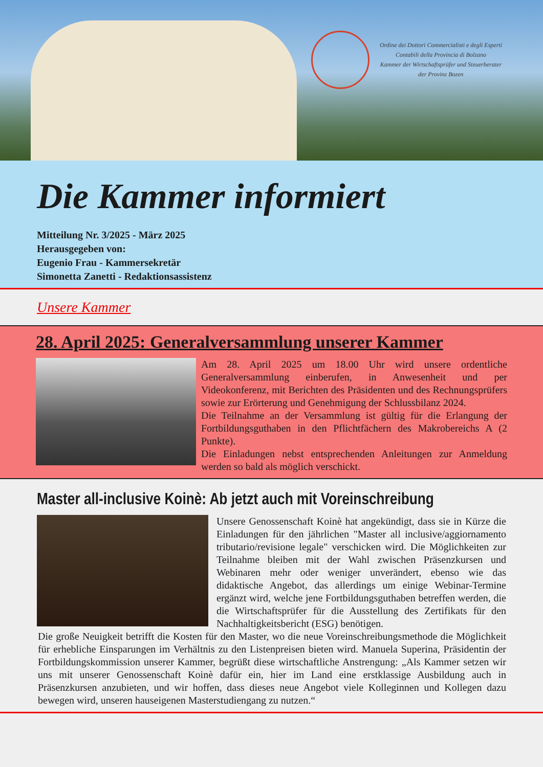Ordine dei Dottori Commercialisti e degli Esperti
Contabili della Provincia di Bolzano
Kammer der Wirtschaftsprüfer und Steuerberater
der Provinz Bozen
Die Kammer informiert
Mitteilung Nr. 3/2025 - März 2025
Herausgegeben von:
Eugenio Frau - Kammersekretär
Simonetta Zanetti - Redaktionsassistenz
Unsere Kammer
28. April 2025: Generalversammlung unserer Kammer
Am 28. April 2025 um 18.00 Uhr wird unsere ordentliche Generalversammlung einberufen, in Anwesenheit und per Videokonferenz, mit Berichten des Präsidenten und des Rechnungsprüfers sowie zur Erörterung und Genehmigung der Schlussbilanz 2024.
Die Teilnahme an der Versammlung ist gültig für die Erlangung der Fortbildungsguthaben in den Pflichtfächern des Makrobereichs A (2 Punkte).
Die Einladungen nebst entsprechenden Anleitungen zur Anmeldung werden so bald als möglich verschickt.
Master all-inclusive Koinè: Ab jetzt auch mit Voreinschreibung
Unsere Genossenschaft Koinè hat angekündigt, dass sie in Kürze die Einladungen für den jährlichen "Master all inclusive/aggiornamento tributario/revisione legale" verschicken wird. Die Möglichkeiten zur Teilnahme bleiben mit der Wahl zwischen Präsenzkursen und Webinaren mehr oder weniger unverändert, ebenso wie das didaktische Angebot, das allerdings um einige Webinar-Termine ergänzt wird, welche jene Fortbildungsguthaben betreffen werden, die die Wirtschaftsprüfer für die Ausstellung des Zertifikats für den Nachhaltigkeitsbericht (ESG) benötigen.
Die große Neuigkeit betrifft die Kosten für den Master, wo die neue Voreinschreibungsmethode die Möglichkeit für erhebliche Einsparungen im Verhältnis zu den Listenpreisen bieten wird. Manuela Superina, Präsidentin der Fortbildungskommission unserer Kammer, begrüßt diese wirtschaftliche Anstrengung: „Als Kammer setzen wir uns mit unserer Genossenschaft Koinè dafür ein, hier im Land eine erstklassige Ausbildung auch in Präsenzkursen anzubieten, und wir hoffen, dass dieses neue Angebot viele Kolleginnen und Kollegen dazu bewegen wird, unseren hauseigenen Masterstudiengang zu nutzen.“